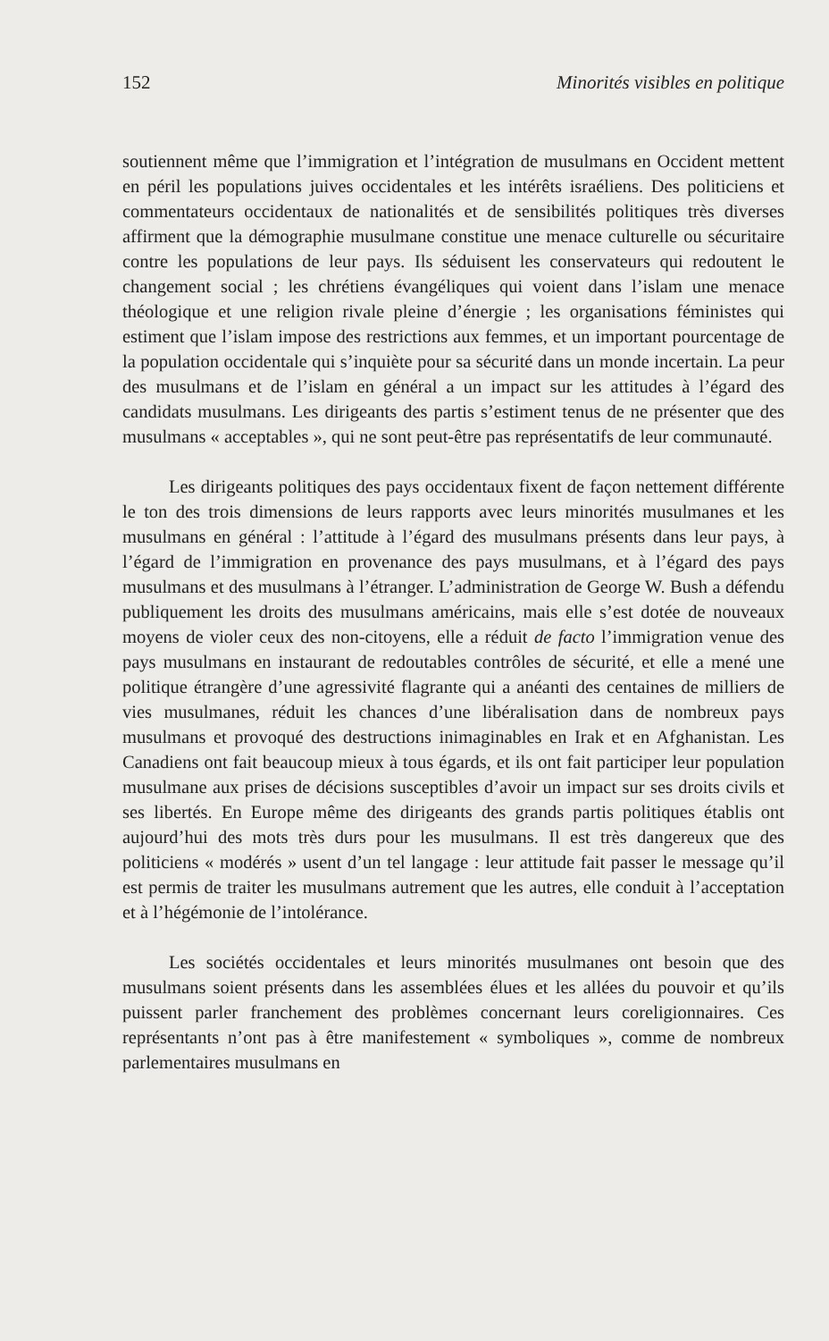152 Minorités visibles en politique
soutiennent même que l’immigration et l’intégration de musulmans en Occident mettent en péril les populations juives occidentales et les intérêts israéliens. Des politiciens et commentateurs occidentaux de nationalités et de sensibilités politiques très diverses affirment que la démographie musulmane constitue une menace culturelle ou sécuritaire contre les populations de leur pays. Ils séduisent les conservateurs qui redoutent le changement social ; les chrétiens évangéliques qui voient dans l’islam une menace théologique et une religion rivale pleine d’énergie ; les organisations féministes qui estiment que l’islam impose des restrictions aux femmes, et un important pourcentage de la population occidentale qui s’inquiète pour sa sécurité dans un monde incertain. La peur des musulmans et de l’islam en général a un impact sur les attitudes à l’égard des candidats musulmans. Les dirigeants des partis s’estiment tenus de ne présenter que des musulmans « acceptables », qui ne sont peut-être pas représentatifs de leur communauté.
Les dirigeants politiques des pays occidentaux fixent de façon nettement différente le ton des trois dimensions de leurs rapports avec leurs minorités musulmanes et les musulmans en général : l’attitude à l’égard des musulmans présents dans leur pays, à l’égard de l’immigration en provenance des pays musulmans, et à l’égard des pays musulmans et des musulmans à l’étranger. L’administration de George W. Bush a défendu publiquement les droits des musulmans américains, mais elle s’est dotée de nouveaux moyens de violer ceux des non-citoyens, elle a réduit de facto l’immigration venue des pays musulmans en instaurant de redoutables contrôles de sécurité, et elle a mené une politique étrangère d’une agressivité flagrante qui a anéanti des centaines de milliers de vies musulmanes, réduit les chances d’une libéralisation dans de nombreux pays musulmans et provoqué des destructions inimaginables en Irak et en Afghanistan. Les Canadiens ont fait beaucoup mieux à tous égards, et ils ont fait participer leur population musulmane aux prises de décisions susceptibles d’avoir un impact sur ses droits civils et ses libertés. En Europe même des dirigeants des grands partis politiques établis ont aujourd’hui des mots très durs pour les musulmans. Il est très dangereux que des politiciens « modérés » usent d’un tel langage : leur attitude fait passer le message qu’il est permis de traiter les musulmans autrement que les autres, elle conduit à l’acceptation et à l’hégémonie de l’intolérance.
Les sociétés occidentales et leurs minorités musulmanes ont besoin que des musulmans soient présents dans les assemblées élues et les allées du pouvoir et qu’ils puissent parler franchement des problèmes concernant leurs coreligionnaires. Ces représentants n’ont pas à être manifestement « symboliques », comme de nombreux parlementaires musulmans en